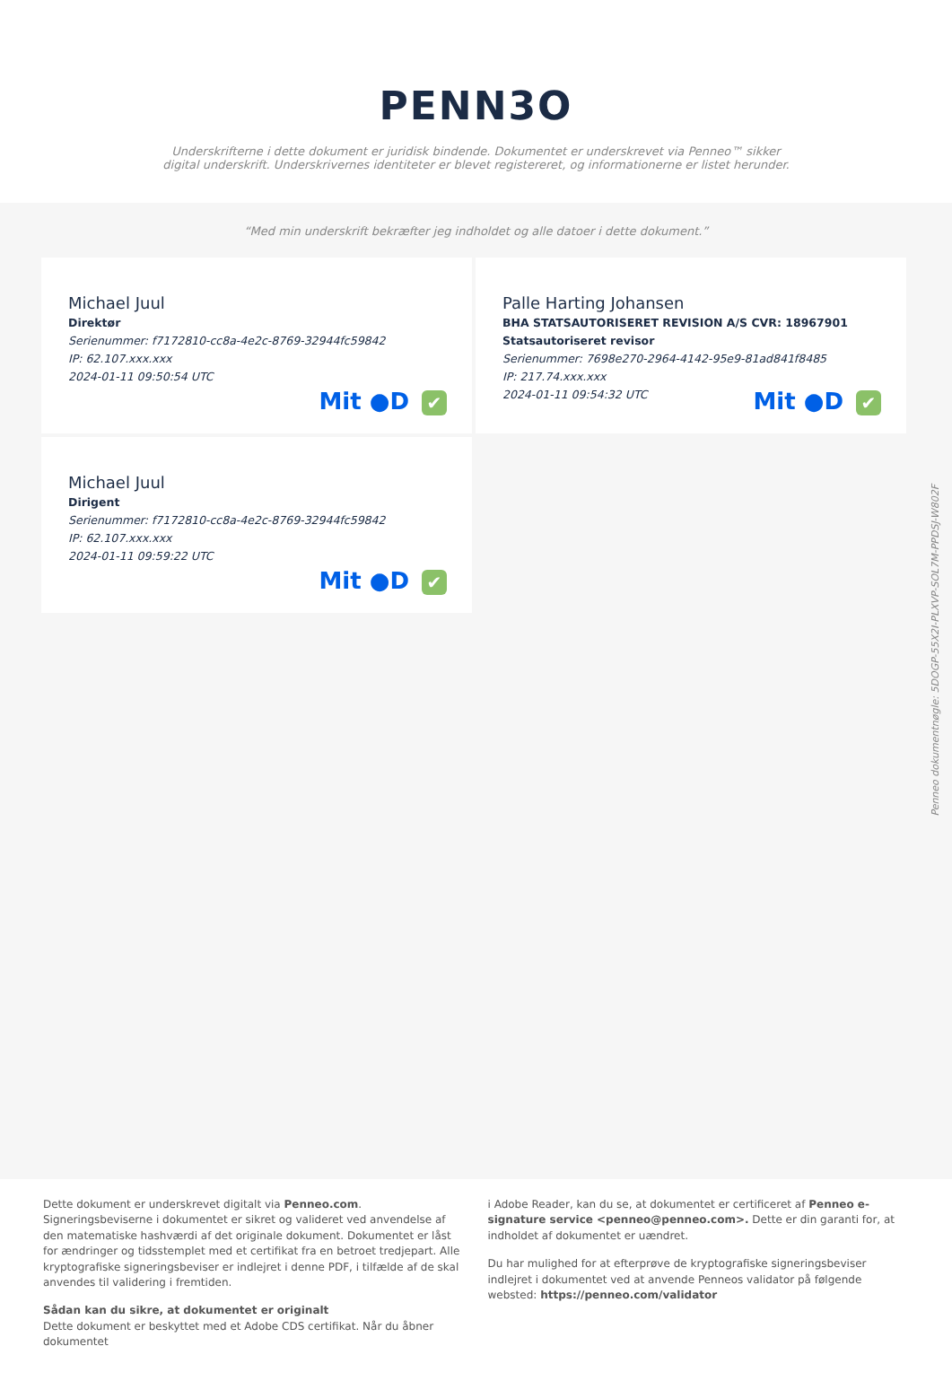PENN3O
Underskrifterne i dette dokument er juridisk bindende. Dokumentet er underskrevet via Penneo™ sikker digital underskrift. Underskrivernes identiteter er blevet registereret, og informationerne er listet herunder.
“Med min underskrift bekræfter jeg indholdet og alle datoer i dette dokument.”
Michael Juul
Direktør
Serienummer: f7172810-cc8a-4e2c-8769-32944fc59842
IP: 62.107.xxx.xxx
2024-01-11 09:50:54 UTC
Mit ●D ✔
Palle Harting Johansen
BHA STATSAUTORISERET REVISION A/S CVR: 18967901
Statsautoriseret revisor
Serienummer: 7698e270-2964-4142-95e9-81ad841f8485
IP: 217.74.xxx.xxx
2024-01-11 09:54:32 UTC
Mit ●D ✔
Michael Juul
Dirigent
Serienummer: f7172810-cc8a-4e2c-8769-32944fc59842
IP: 62.107.xxx.xxx
2024-01-11 09:59:22 UTC
Mit ●D ✔
Penneo dokumentnøgle: 5DOGP-55X2I-PLXVP-SOL7M-PPDSJ-W802F
Dette dokument er underskrevet digitalt via Penneo.com. Signeringsbeviserne i dokumentet er sikret og valideret ved anvendelse af den matematiske hashværdi af det originale dokument. Dokumentet er låst for ændringer og tidsstemplet med et certifikat fra en betroet tredjepart. Alle kryptografiske signeringsbeviser er indlejret i denne PDF, i tilfælde af de skal anvendes til validering i fremtiden.
Sådan kan du sikre, at dokumentet er originalt
Dette dokument er beskyttet med et Adobe CDS certifikat. Når du åbner dokumentet
i Adobe Reader, kan du se, at dokumentet er certificeret af Penneo e-signature service <penneo@penneo.com>. Dette er din garanti for, at indholdet af dokumentet er uændret.
Du har mulighed for at efterprøve de kryptografiske signeringsbeviser indlejret i dokumentet ved at anvende Penneos validator på følgende websted: https://penneo.com/validator